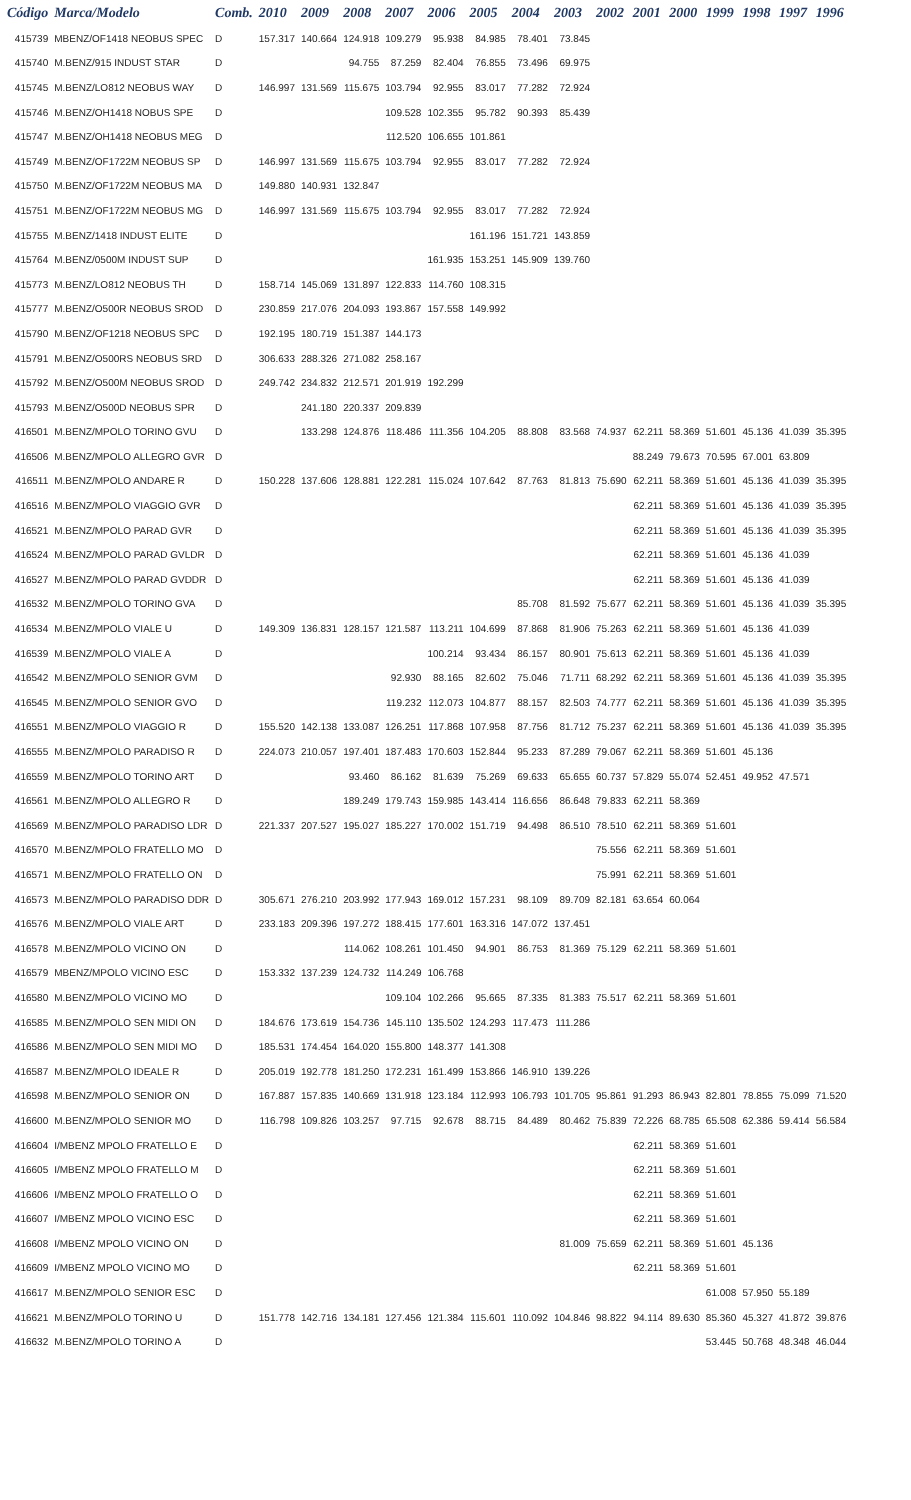| Código | Marca/Modelo | Comb. | 2010 | 2009 | 2008 | 2007 | 2006 | 2005 | 2004 | 2003 | 2002 | 2001 | 2000 | 1999 | 1998 | 1997 | 1996 |
| --- | --- | --- | --- | --- | --- | --- | --- | --- | --- | --- | --- | --- | --- | --- | --- | --- | --- |
| 415739 | MBENZ/OF1418 NEOBUS SPEC | D | 157.317 | 140.664 | 124.918 | 109.279 | 95.938 | 84.985 | 78.401 | 73.845 | | | | | | | |
| 415740 | M.BENZ/915 INDUST STAR | D | | | 94.755 | 87.259 | 82.404 | 76.855 | 73.496 | 69.975 | | | | | | | |
| 415745 | M.BENZ/LO812 NEOBUS WAY | D | 146.997 | 131.569 | 115.675 | 103.794 | 92.955 | 83.017 | 77.282 | 72.924 | | | | | | | |
| 415746 | M.BENZ/OH1418 NOBUS SPE | D | | | | 109.528 | 102.355 | 95.782 | 90.393 | 85.439 | | | | | | | |
| 415747 | M.BENZ/OH1418 NEOBUS MEG | D | | | | 112.520 | 106.655 | 101.861 | | | | | | | | | |
| 415749 | M.BENZ/OF1722M NEOBUS SP | D | 146.997 | 131.569 | 115.675 | 103.794 | 92.955 | 83.017 | 77.282 | 72.924 | | | | | | | |
| 415750 | M.BENZ/OF1722M NEOBUS MA | D | 149.880 | 140.931 | 132.847 | | | | | | | | | | | | |
| 415751 | M.BENZ/OF1722M NEOBUS MG | D | 146.997 | 131.569 | 115.675 | 103.794 | 92.955 | 83.017 | 77.282 | 72.924 | | | | | | | |
| 415755 | M.BENZ/1418 INDUST ELITE | D | | | | | | 161.196 | 151.721 | 143.859 | | | | | | | |
| 415764 | M.BENZ/0500M INDUST SUP | D | | | | | 161.935 | 153.251 | 145.909 | 139.760 | | | | | | | |
| 415773 | M.BENZ/LO812 NEOBUS TH | D | 158.714 | 145.069 | 131.897 | 122.833 | 114.760 | 108.315 | | | | | | | | | |
| 415777 | M.BENZ/O500R NEOBUS SROD | D | 230.859 | 217.076 | 204.093 | 193.867 | 157.558 | 149.992 | | | | | | | | | |
| 415790 | M.BENZ/OF1218 NEOBUS SPC | D | 192.195 | 180.719 | 151.387 | 144.173 | | | | | | | | | | | |
| 415791 | M.BENZ/O500RS NEOBUS SRD | D | 306.633 | 288.326 | 271.082 | 258.167 | | | | | | | | | | | |
| 415792 | M.BENZ/O500M NEOBUS SROD | D | 249.742 | 234.832 | 212.571 | 201.919 | 192.299 | | | | | | | | | | |
| 415793 | M.BENZ/O500D NEOBUS SPR | D | | 241.180 | 220.337 | 209.839 | | | | | | | | | | | |
| 416501 | M.BENZ/MPOLO TORINO GVU | D | | 133.298 | 124.876 | 118.486 | 111.356 | 104.205 | 88.808 | 83.568 | 74.937 | 62.211 | 58.369 | 51.601 | 45.136 | 41.039 | 35.395 |
| 416506 | M.BENZ/MPOLO ALLEGRO GVR | D | | | | | | | | | | 88.249 | 79.673 | 70.595 | 67.001 | 63.809 | |
| 416511 | M.BENZ/MPOLO ANDARE R | D | 150.228 | 137.606 | 128.881 | 122.281 | 115.024 | 107.642 | 87.763 | 81.813 | 75.690 | 62.211 | 58.369 | 51.601 | 45.136 | 41.039 | 35.395 |
| 416516 | M.BENZ/MPOLO VIAGGIO GVR | D | | | | | | | | | | 62.211 | 58.369 | 51.601 | 45.136 | 41.039 | 35.395 |
| 416521 | M.BENZ/MPOLO PARAD GVR | D | | | | | | | | | | 62.211 | 58.369 | 51.601 | 45.136 | 41.039 | 35.395 |
| 416524 | M.BENZ/MPOLO PARAD GVLDR | D | | | | | | | | | | 62.211 | 58.369 | 51.601 | 45.136 | 41.039 | |
| 416527 | M.BENZ/MPOLO PARAD GVDDR | D | | | | | | | | | | 62.211 | 58.369 | 51.601 | 45.136 | 41.039 | |
| 416532 | M.BENZ/MPOLO TORINO GVA | D | | | | | | | 85.708 | 81.592 | 75.677 | 62.211 | 58.369 | 51.601 | 45.136 | 41.039 | 35.395 |
| 416534 | M.BENZ/MPOLO VIALE U | D | 149.309 | 136.831 | 128.157 | 121.587 | 113.211 | 104.699 | 87.868 | 81.906 | 75.263 | 62.211 | 58.369 | 51.601 | 45.136 | 41.039 | |
| 416539 | M.BENZ/MPOLO VIALE A | D | | | | | 100.214 | 93.434 | 86.157 | 80.901 | 75.613 | 62.211 | 58.369 | 51.601 | 45.136 | 41.039 | |
| 416542 | M.BENZ/MPOLO SENIOR GVM | D | | | | 92.930 | 88.165 | 82.602 | 75.046 | 71.711 | 68.292 | 62.211 | 58.369 | 51.601 | 45.136 | 41.039 | 35.395 |
| 416545 | M.BENZ/MPOLO SENIOR GVO | D | | | | 119.232 | 112.073 | 104.877 | 88.157 | 82.503 | 74.777 | 62.211 | 58.369 | 51.601 | 45.136 | 41.039 | 35.395 |
| 416551 | M.BENZ/MPOLO VIAGGIO R | D | 155.520 | 142.138 | 133.087 | 126.251 | 117.868 | 107.958 | 87.756 | 81.712 | 75.237 | 62.211 | 58.369 | 51.601 | 45.136 | 41.039 | 35.395 |
| 416555 | M.BENZ/MPOLO PARADISO R | D | 224.073 | 210.057 | 197.401 | 187.483 | 170.603 | 152.844 | 95.233 | 87.289 | 79.067 | 62.211 | 58.369 | 51.601 | 45.136 | | |
| 416559 | M.BENZ/MPOLO TORINO ART | D | | | 93.460 | 86.162 | 81.639 | 75.269 | 69.633 | 65.655 | 60.737 | 57.829 | 55.074 | 52.451 | 49.952 | 47.571 | |
| 416561 | M.BENZ/MPOLO ALLEGRO R | D | | | 189.249 | 179.743 | 159.985 | 143.414 | 116.656 | 86.648 | 79.833 | 62.211 | 58.369 | | | | |
| 416569 | M.BENZ/MPOLO PARADISO LDR | D | 221.337 | 207.527 | 195.027 | 185.227 | 170.002 | 151.719 | 94.498 | 86.510 | 78.510 | 62.211 | 58.369 | 51.601 | | | |
| 416570 | M.BENZ/MPOLO FRATELLO MO | D | | | | | | | | | 75.556 | 62.211 | 58.369 | 51.601 | | | |
| 416571 | M.BENZ/MPOLO FRATELLO ON | D | | | | | | | | | 75.991 | 62.211 | 58.369 | 51.601 | | | |
| 416573 | M.BENZ/MPOLO PARADISO DDR | D | 305.671 | 276.210 | 203.992 | 177.943 | 169.012 | 157.231 | 98.109 | 89.709 | 82.181 | 63.654 | 60.064 | | | | |
| 416576 | M.BENZ/MPOLO VIALE ART | D | 233.183 | 209.396 | 197.272 | 188.415 | 177.601 | 163.316 | 147.072 | 137.451 | | | | | | | |
| 416578 | M.BENZ/MPOLO VICINO ON | D | | | 114.062 | 108.261 | 101.450 | 94.901 | 86.753 | 81.369 | 75.129 | 62.211 | 58.369 | 51.601 | | | |
| 416579 | MBENZ/MPOLO VICINO ESC | D | 153.332 | 137.239 | 124.732 | 114.249 | 106.768 | | | | | | | | | | |
| 416580 | M.BENZ/MPOLO VICINO MO | D | | | | 109.104 | 102.266 | 95.665 | 87.335 | 81.383 | 75.517 | 62.211 | 58.369 | 51.601 | | | |
| 416585 | M.BENZ/MPOLO SEN MIDI ON | D | 184.676 | 173.619 | 154.736 | 145.110 | 135.502 | 124.293 | 117.473 | 111.286 | | | | | | | |
| 416586 | M.BENZ/MPOLO SEN MIDI MO | D | 185.531 | 174.454 | 164.020 | 155.800 | 148.377 | 141.308 | | | | | | | | | |
| 416587 | M.BENZ/MPOLO IDEALE R | D | 205.019 | 192.778 | 181.250 | 172.231 | 161.499 | 153.866 | 146.910 | 139.226 | | | | | | | |
| 416598 | M.BENZ/MPOLO SENIOR ON | D | 167.887 | 157.835 | 140.669 | 131.918 | 123.184 | 112.993 | 106.793 | 101.705 | 95.861 | 91.293 | 86.943 | 82.801 | 78.855 | 75.099 | 71.520 |
| 416600 | M.BENZ/MPOLO SENIOR MO | D | 116.798 | 109.826 | 103.257 | 97.715 | 92.678 | 88.715 | 84.489 | 80.462 | 75.839 | 72.226 | 68.785 | 65.508 | 62.386 | 59.414 | 56.584 |
| 416604 | I/MBENZ MPOLO FRATELLO E | D | | | | | | | | | | 62.211 | 58.369 | 51.601 | | | |
| 416605 | I/MBENZ MPOLO FRATELLO M | D | | | | | | | | | | 62.211 | 58.369 | 51.601 | | | |
| 416606 | I/MBENZ MPOLO FRATELLO O | D | | | | | | | | | | 62.211 | 58.369 | 51.601 | | | |
| 416607 | I/MBENZ MPOLO VICINO ESC | D | | | | | | | | | | 62.211 | 58.369 | 51.601 | | | |
| 416608 | I/MBENZ MPOLO VICINO ON | D | | | | | | | | 81.009 | 75.659 | 62.211 | 58.369 | 51.601 | 45.136 | | |
| 416609 | I/MBENZ MPOLO VICINO MO | D | | | | | | | | | | 62.211 | 58.369 | 51.601 | | | |
| 416617 | M.BENZ/MPOLO SENIOR ESC | D | | | | | | | | | | | | 61.008 | 57.950 | 55.189 | |
| 416621 | M.BENZ/MPOLO TORINO U | D | 151.778 | 142.716 | 134.181 | 127.456 | 121.384 | 115.601 | 110.092 | 104.846 | 98.822 | 94.114 | 89.630 | 85.360 | 45.327 | 41.872 | 39.876 |
| 416632 | M.BENZ/MPOLO TORINO A | D | | | | | | | | | | | | 53.445 | 50.768 | 48.348 | 46.044 |